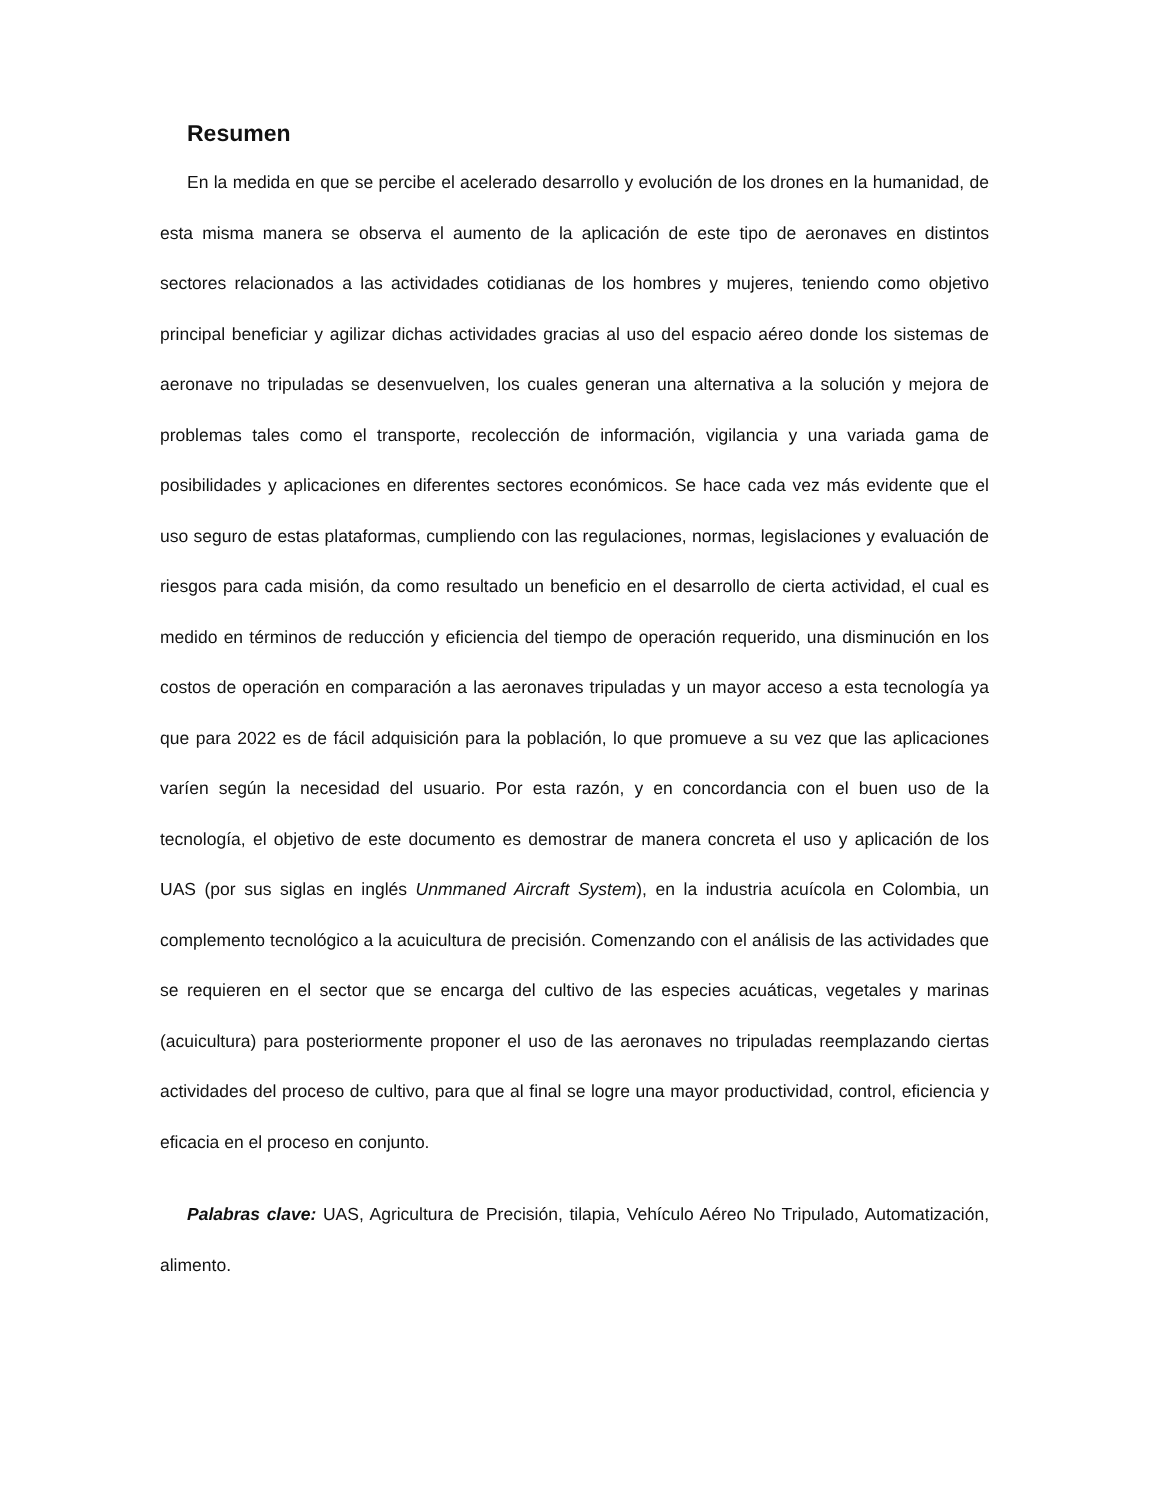Resumen
En la medida en que se percibe el acelerado desarrollo y evolución de los drones en la humanidad, de esta misma manera se observa el aumento de la aplicación de este tipo de aeronaves en distintos sectores relacionados a las actividades cotidianas de los hombres y mujeres, teniendo como objetivo principal beneficiar y agilizar dichas actividades gracias al uso del espacio aéreo donde los sistemas de aeronave no tripuladas se desenvuelven, los cuales generan una alternativa a la solución y mejora de problemas tales como el transporte, recolección de información, vigilancia y una variada gama de posibilidades y aplicaciones en diferentes sectores económicos. Se hace cada vez más evidente que el uso seguro de estas plataformas, cumpliendo con las regulaciones, normas, legislaciones y evaluación de riesgos para cada misión, da como resultado un beneficio en el desarrollo de cierta actividad, el cual es medido en términos de reducción y eficiencia del tiempo de operación requerido, una disminución en los costos de operación en comparación a las aeronaves tripuladas y un mayor acceso a esta tecnología ya que para 2022 es de fácil adquisición para la población, lo que promueve a su vez que las aplicaciones varíen según la necesidad del usuario. Por esta razón, y en concordancia con el buen uso de la tecnología, el objetivo de este documento es demostrar de manera concreta el uso y aplicación de los UAS (por sus siglas en inglés Unmmaned Aircraft System), en la industria acuícola en Colombia, un complemento tecnológico a la acuicultura de precisión. Comenzando con el análisis de las actividades que se requieren en el sector que se encarga del cultivo de las especies acuáticas, vegetales y marinas (acuicultura) para posteriormente proponer el uso de las aeronaves no tripuladas reemplazando ciertas actividades del proceso de cultivo, para que al final se logre una mayor productividad, control, eficiencia y eficacia en el proceso en conjunto.
Palabras clave: UAS, Agricultura de Precisión, tilapia, Vehículo Aéreo No Tripulado, Automatización, alimento.